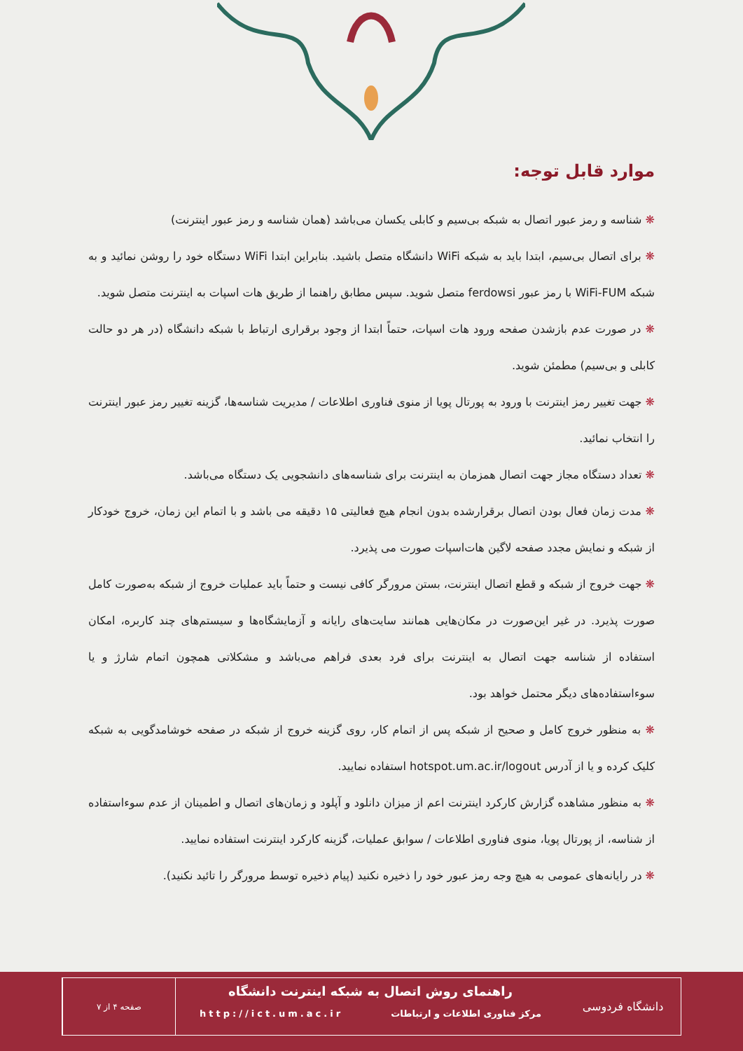موارد قابل توجه:
❋ شناسه و رمز عبور اتصال به شبکه بی‌سیم و کابلی یکسان می‌باشد (همان شناسه و رمز عبور اینترنت)
❋ برای اتصال بی‌سیم، ابتدا باید به شبکه WiFi دانشگاه متصل باشید. بنابراین ابتدا WiFi دستگاه خود را روشن نمائید و به شبکه WiFi-FUM با رمز عبور ferdowsi متصل شوید. سپس مطابق راهنما از طریق هات اسپات به اینترنت متصل شوید.
❋ در صورت عدم بازشدن صفحه ورود هات اسپات، حتماً ابتدا از وجود برقراری ارتباط با شبکه دانشگاه (در هر دو حالت کابلی و بی‌سیم) مطمئن شوید.
❋ جهت تغییر رمز اینترنت با ورود به پورتال پویا از منوی فناوری اطلاعات / مدیریت شناسه‌ها، گزینه تغییر رمز عبور اینترنت را انتخاب نمائید.
❋ تعداد دستگاه مجاز جهت اتصال همزمان به اینترنت برای شناسه‌های دانشجویی یک دستگاه می‌باشد.
❋ مدت زمان فعال بودن اتصال برقرارشده بدون انجام هیچ فعالیتی ۱۵ دقیقه می باشد و با اتمام این زمان، خروج خودکار از شبکه و نمایش مجدد صفحه لاگین هات‌اسپات صورت می پذیرد.
❋ جهت خروج از شبکه و قطع اتصال اینترنت، بستن مرورگر کافی نیست و حتماً باید عملیات خروج از شبکه به‌صورت کامل صورت پذیرد. در غیر این‌صورت در مکان‌هایی همانند سایت‌های رایانه و آزمایشگاه‌ها و سیستم‌های چند کاربره، امکان استفاده از شناسه جهت اتصال به اینترنت برای فرد بعدی فراهم می‌باشد و مشکلاتی همچون اتمام شارژ و یا سوءاستفاده‌های دیگر محتمل خواهد بود.
❋ به منظور خروج کامل و صحیح از شبکه پس از اتمام کار، روی گزینه خروج از شبکه در صفحه خوشامدگویی به شبکه کلیک کرده و یا از آدرس hotspot.um.ac.ir/logout استفاده نمایید.
❋ به منظور مشاهده گزارش کارکرد اینترنت اعم از میزان دانلود و آپلود و زمان‌های اتصال و اطمینان از عدم سوءاستفاده از شناسه، از پورتال پویا، منوی فناوری اطلاعات / سوابق عملیات، گزینه کارکرد اینترنت استفاده نمایید.
❋ در رایانه‌های عمومی به هیچ وجه رمز عبور خود را ذخیره نکنید (پیام ذخیره توسط مرورگر را تائید نکنید).
دانشگاه فردوسی
راهنمای روش اتصال به شبکه اینترنت دانشگاه
مرکز فناوری اطلاعات و ارتباطات http://ict.um.ac.ir
صفحه ۴ از ۷